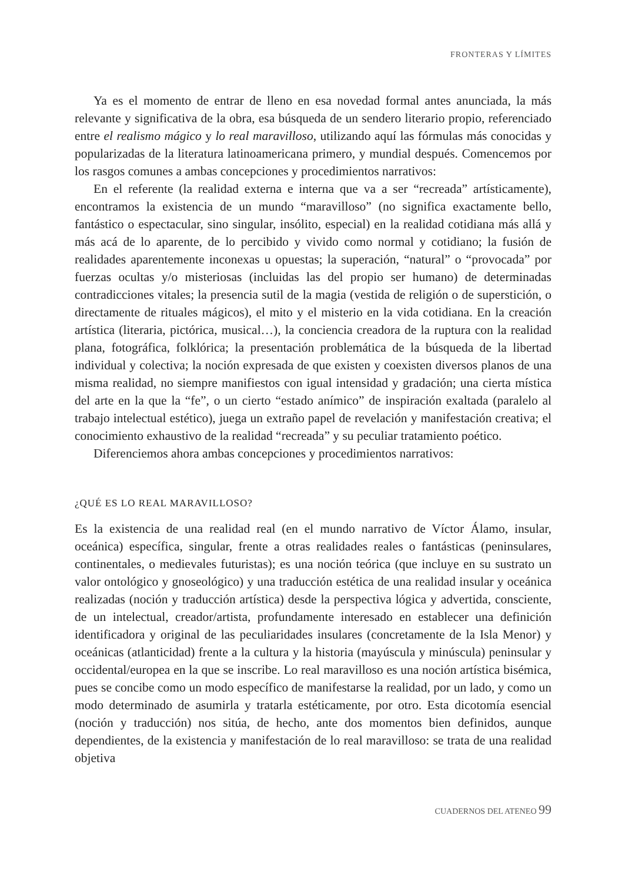FRONTERAS Y LÍMITES
Ya es el momento de entrar de lleno en esa novedad formal antes anunciada, la más relevante y significativa de la obra, esa búsqueda de un sendero literario propio, referenciado entre el realismo mágico y lo real maravilloso, utilizando aquí las fórmulas más conocidas y popularizadas de la literatura latinoamericana primero, y mundial después. Comencemos por los rasgos comunes a ambas concepciones y procedimientos narrativos:
En el referente (la realidad externa e interna que va a ser “recreada” artísticamente), encontramos la existencia de un mundo “maravilloso” (no significa exactamente bello, fantástico o espectacular, sino singular, insólito, especial) en la realidad cotidiana más allá y más acá de lo aparente, de lo percibido y vivido como normal y cotidiano; la fusión de realidades aparentemente inconexas u opuestas; la superación, “natural” o “provocada” por fuerzas ocultas y/o misteriosas (incluidas las del propio ser humano) de determinadas contradicciones vitales; la presencia sutil de la magia (vestida de religión o de superstición, o directamente de rituales mágicos), el mito y el misterio en la vida cotidiana. En la creación artística (literaria, pictórica, musical…), la conciencia creadora de la ruptura con la realidad plana, fotográfica, folklórica; la presentación problemática de la búsqueda de la libertad individual y colectiva; la noción expresada de que existen y coexisten diversos planos de una misma realidad, no siempre manifiestos con igual intensidad y gradación; una cierta mística del arte en la que la “fe”, o un cierto “estado anímico” de inspiración exaltada (paralelo al trabajo intelectual estético), juega un extraño papel de revelación y manifestación creativa; el conocimiento exhaustivo de la realidad “recreada” y su peculiar tratamiento poético.
Diferenciemos ahora ambas concepciones y procedimientos narrativos:
¿QUÉ ES LO REAL MARAVILLOSO?
Es la existencia de una realidad real (en el mundo narrativo de Víctor Álamo, insular, oceánica) específica, singular, frente a otras realidades reales o fantásticas (peninsulares, continentales, o medievales futuristas); es una noción teórica (que incluye en su sustrato un valor ontológico y gnoseológico) y una traducción estética de una realidad insular y oceánica realizadas (noción y traducción artística) desde la perspectiva lógica y advertida, consciente, de un intelectual, creador/artista, profundamente interesado en establecer una definición identificadora y original de las peculiaridades insulares (concretamente de la Isla Menor) y oceánicas (atlanticidad) frente a la cultura y la historia (mayúscula y minúscula) peninsular y occidental/europea en la que se inscribe. Lo real maravilloso es una noción artística bisémica, pues se concibe como un modo específico de manifestarse la realidad, por un lado, y como un modo determinado de asumirla y tratarla estéticamente, por otro. Esta dicotomía esencial (noción y traducción) nos sitúa, de hecho, ante dos momentos bien definidos, aunque dependientes, de la existencia y manifestación de lo real maravilloso: se trata de una realidad objetiva
CUADERNOS DEL ATENEO 99